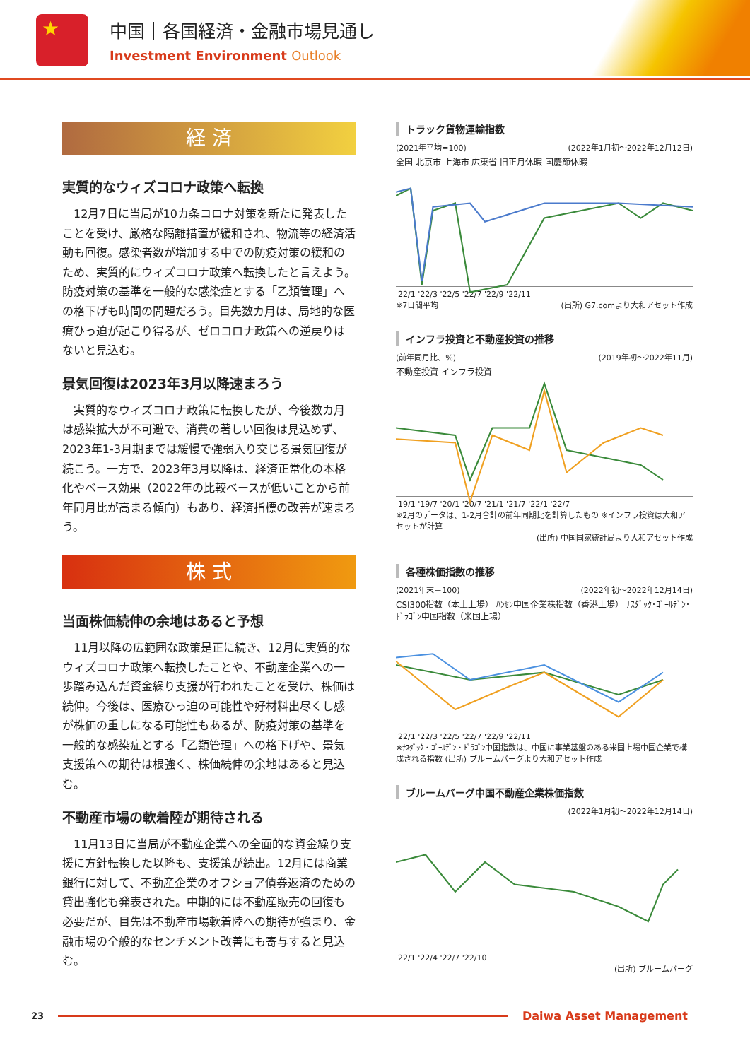★ 中国｜各国経済・金融市場見通し
Investment Environment Outlook
経 済
実質的なウィズコロナ政策へ転換
12月7日に当局が10カ条コロナ対策を新たに発表したことを受け、厳格な隔離措置が緩和され、物流等の経済活動も回復。感染者数が増加する中での防疫対策の緩和のため、実質的にウィズコロナ政策へ転換したと言えよう。防疫対策の基準を一般的な感染症とする「乙類管理」への格下げも時間の問題だろう。目先数カ月は、局地的な医療ひっ迫が起こり得るが、ゼロコロナ政策への逆戻りはないと見込む。
景気回復は2023年3月以降速まろう
実質的なウィズコロナ政策に転換したが、今後数カ月は感染拡大が不可避で、消費の著しい回復は見込めず、2023年1-3月期までは緩慢で強弱入り交じる景気回復が続こう。一方で、2023年3月以降は、経済正常化の本格化やベース効果（2022年の比較ベースが低いことから前年同月比が高まる傾向）もあり、経済指標の改善が速まろう。
株 式
当面株価続伸の余地はあると予想
11月以降の広範囲な政策是正に続き、12月に実質的なウィズコロナ政策へ転換したことや、不動産企業への一歩踏み込んだ資金繰り支援が行われたことを受け、株価は続伸。今後は、医療ひっ迫の可能性や好材料出尽くし感が株価の重しになる可能性もあるが、防疫対策の基準を一般的な感染症とする「乙類管理」への格下げや、景気支援策への期待は根強く、株価続伸の余地はあると見込む。
不動産市場の軟着陸が期待される
11月13日に当局が不動産企業への全面的な資金繰り支援に方針転換した以降も、支援策が続出。12月には商業銀行に対して、不動産企業のオフショア債券返済のための貸出強化も発表された。中期的には不動産販売の回復も必要だが、目先は不動産市場軟着陸への期待が強まり、金融市場の全般的なセンチメント改善にも寄与すると見込む。
トラック貨物運輸指数
(2021年平均=100) (2022年1月初～2022年12月12日)
全国 北京市 上海市 広東省 旧正月休暇 国慶節休暇
'22/1 '22/3 '22/5 '22/7 '22/9 '22/11
※7日間平均 (出所) G7.comより大和アセット作成
インフラ投資と不動産投資の推移
(前年同月比、%) (2019年初～2022年11月)
不動産投資 インフラ投資
'19/1 '19/7 '20/1 '20/7 '21/1 '21/7 '22/1 '22/7
※2月のデータは、1-2月合計の前年同期比を計算したもの ※インフラ投資は大和アセットが計算
(出所) 中国国家統計局より大和アセット作成
各種株価指数の推移
(2021年末＝100) (2022年初～2022年12月14日)
CSI300指数（本土上場） ﾊﾝｾﾝ中国企業株指数（香港上場） ﾅｽﾀﾞｯｸ･ｺﾞｰﾙﾃﾞﾝ･ﾄﾞﾗｺﾞﾝ中国指数（米国上場）
'22/1 '22/3 '22/5 '22/7 '22/9 '22/11
※ﾅｽﾀﾞｯｸ・ｺﾞｰﾙﾃﾞﾝ・ﾄﾞﾗｺﾞﾝ中国指数は、中国に事業基盤のある米国上場中国企業で構成される指数 (出所) ブルームバーグより大和アセット作成
ブルームバーグ中国不動産企業株価指数
(2022年1月初～2022年12月14日)
'22/1 '22/4 '22/7 '22/10
(出所) ブルームバーグ
23
Daiwa Asset Management